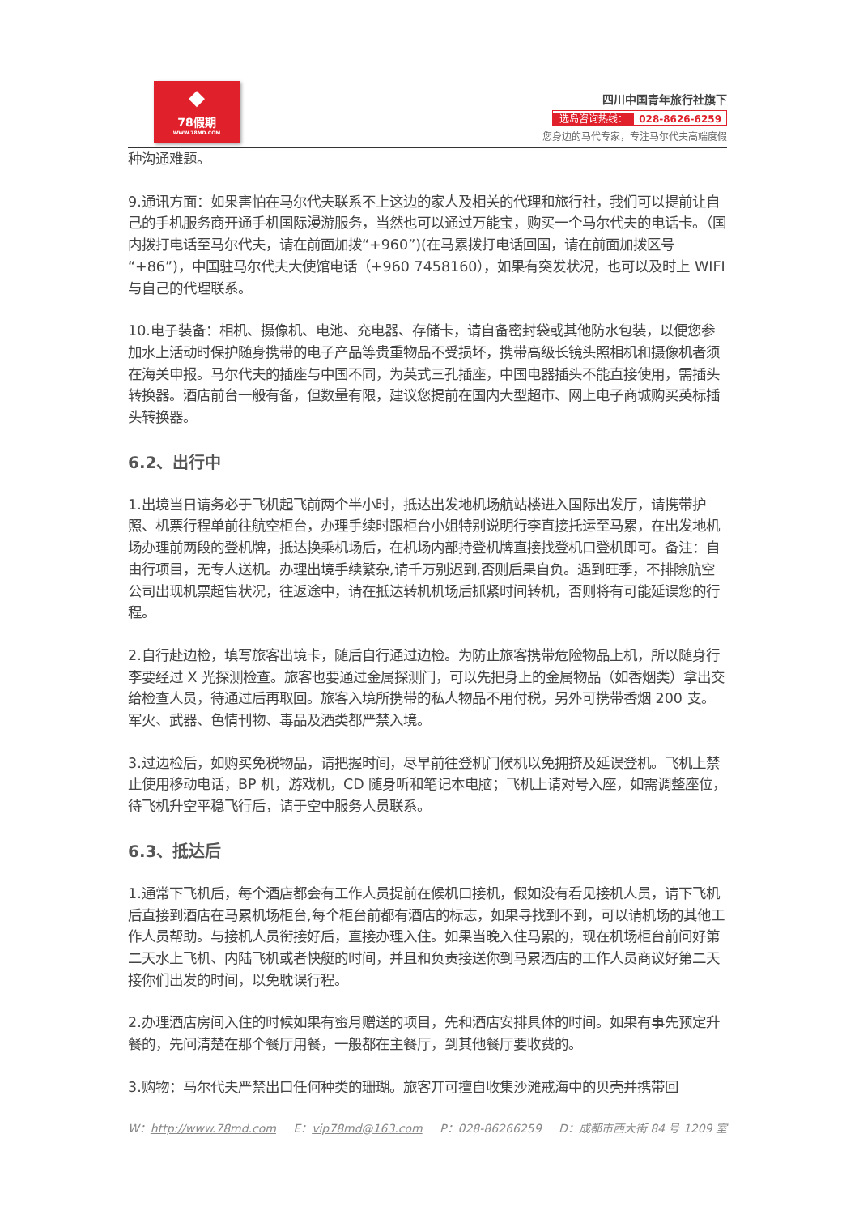◆
78假期
WWW.78MD.COM
四川中国青年旅行社旗下
选岛咨询热线： 028-8626-6259
您身边的马代专家，专注马尔代夫高端度假
种沟通难题。
9.通讯方面：如果害怕在马尔代夫联系不上这边的家人及相关的代理和旅行社，我们可以提前让自己的手机服务商开通手机国际漫游服务，当然也可以通过万能宝，购买一个马尔代夫的电话卡。（国内拨打电话至马尔代夫，请在前面加拨“+960”)(在马累拨打电话回国，请在前面加拨区号“+86”)，中国驻马尔代夫大使馆电话（+960 7458160），如果有突发状况，也可以及时上 WIFI 与自己的代理联系。
10.电子装备：相机、摄像机、电池、充电器、存储卡，请自备密封袋或其他防水包装，以便您参加水上活动时保护随身携带的电子产品等贵重物品不受损坏，携带高级长镜头照相机和摄像机者须在海关申报。马尔代夫的插座与中国不同，为英式三孔插座，中国电器插头不能直接使用，需插头转换器。酒店前台一般有备，但数量有限，建议您提前在国内大型超市、网上电子商城购买英标插头转换器。
6.2、出行中
1.出境当日请务必于飞机起飞前两个半小时，抵达出发地机场航站楼进入国际出发厅，请携带护照、机票行程单前往航空柜台，办理手续时跟柜台小姐特别说明行李直接托运至马累，在出发地机场办理前两段的登机牌，抵达换乘机场后，在机场内部持登机牌直接找登机口登机即可。备注：自由行项目，无专人送机。办理出境手续繁杂,请千万别迟到,否则后果自负。遇到旺季，不排除航空公司出现机票超售状况，往返途中，请在抵达转机机场后抓紧时间转机，否则将有可能延误您的行程。
2.自行赴边检，填写旅客出境卡，随后自行通过边检。为防止旅客携带危险物品上机，所以随身行李要经过 X 光探测检查。旅客也要通过金属探测门，可以先把身上的金属物品（如香烟类）拿出交给检查人员，待通过后再取回。旅客入境所携带的私人物品不用付税，另外可携带香烟 200 支。军火、武器、色情刊物、毒品及酒类都严禁入境。
3.过边检后，如购买免税物品，请把握时间，尽早前往登机门候机以免拥挤及延误登机。飞机上禁止使用移动电话，BP 机，游戏机，CD 随身听和笔记本电脑；飞机上请对号入座，如需调整座位，待飞机升空平稳飞行后，请于空中服务人员联系。
6.3、抵达后
1.通常下飞机后，每个酒店都会有工作人员提前在候机口接机，假如没有看见接机人员，请下飞机后直接到酒店在马累机场柜台,每个柜台前都有酒店的标志，如果寻找到不到，可以请机场的其他工作人员帮助。与接机人员衔接好后，直接办理入住。如果当晚入住马累的，现在机场柜台前问好第二天水上飞机、内陆飞机或者快艇的时间，并且和负责接送你到马累酒店的工作人员商议好第二天接你们出发的时间，以免耽误行程。
2.办理酒店房间入住的时候如果有蜜月赠送的项目，先和酒店安排具体的时间。如果有事先预定升餐的，先问清楚在那个餐厅用餐，一般都在主餐厅，到其他餐厅要收费的。
3.购物：马尔代夫严禁出口任何种类的珊瑚。旅客丌可擅自收集沙滩戒海中的贝壳并携带回
W：http://www.78md.com E：vip78md@163.com P：028-86266259 D：成都市西大街 84 号 1209 室